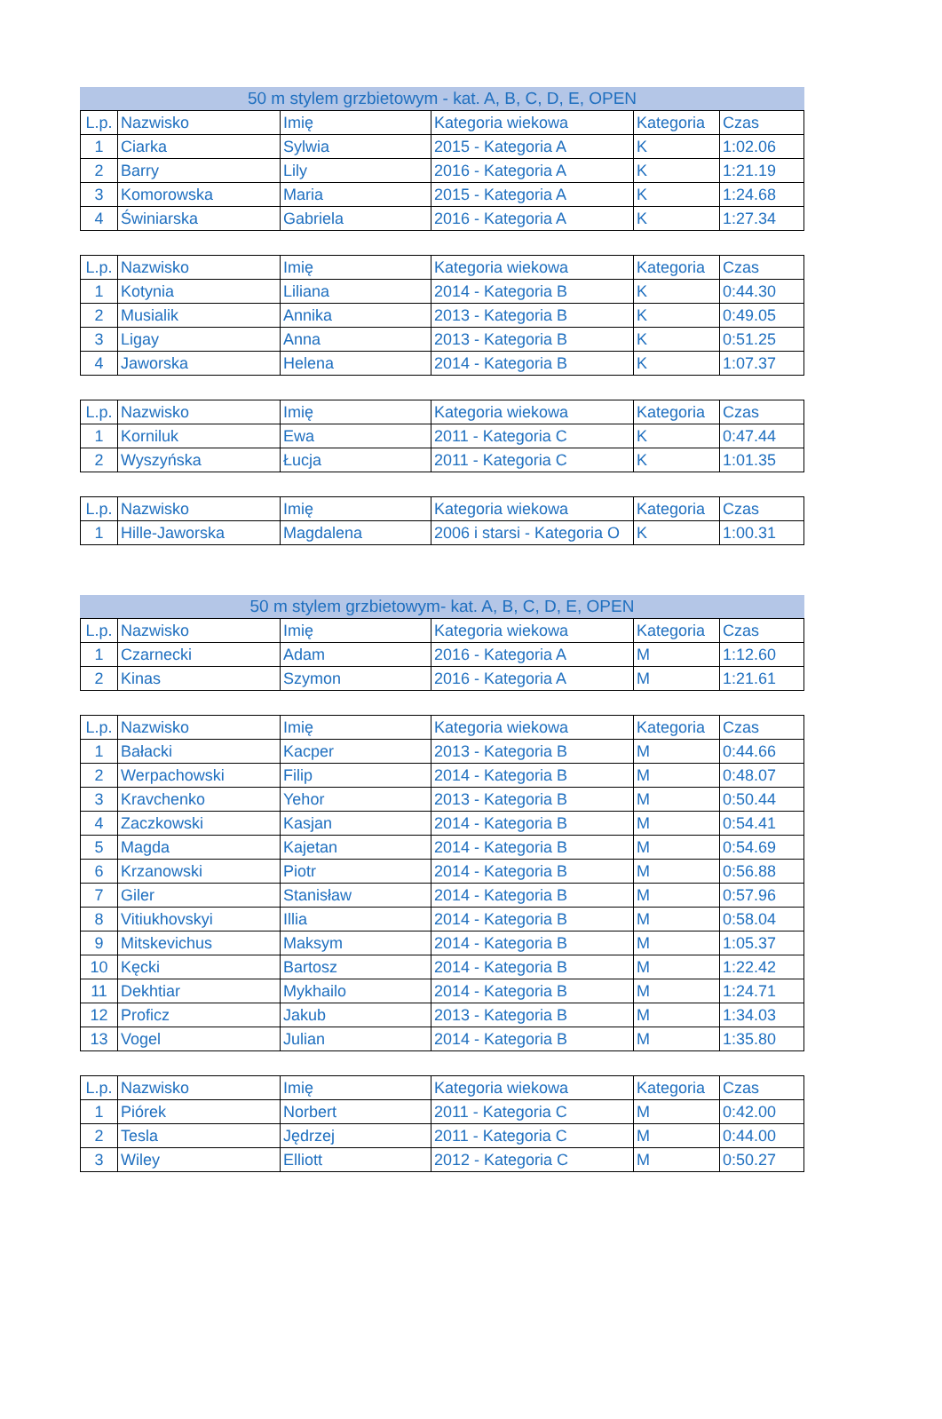50 m stylem grzbietowym - kat. A, B, C, D, E, OPEN
| L.p. | Nazwisko | Imię | Kategoria wiekowa | Kategoria | Czas |
| --- | --- | --- | --- | --- | --- |
| 1 | Ciarka | Sylwia | 2015 - Kategoria A | K | 1:02.06 |
| 2 | Barry | Lily | 2016 - Kategoria A | K | 1:21.19 |
| 3 | Komorowska | Maria | 2015 - Kategoria A | K | 1:24.68 |
| 4 | Świniarska | Gabriela | 2016 - Kategoria A | K | 1:27.34 |
| L.p. | Nazwisko | Imię | Kategoria wiekowa | Kategoria | Czas |
| --- | --- | --- | --- | --- | --- |
| 1 | Kotynia | Liliana | 2014 - Kategoria B | K | 0:44.30 |
| 2 | Musialik | Annika | 2013 - Kategoria B | K | 0:49.05 |
| 3 | Ligay | Anna | 2013 - Kategoria B | K | 0:51.25 |
| 4 | Jaworska | Helena | 2014 - Kategoria B | K | 1:07.37 |
| L.p. | Nazwisko | Imię | Kategoria wiekowa | Kategoria | Czas |
| --- | --- | --- | --- | --- | --- |
| 1 | Korniluk | Ewa | 2011 - Kategoria C | K | 0:47.44 |
| 2 | Wyszyńska | Łucja | 2011 - Kategoria C | K | 1:01.35 |
| L.p. | Nazwisko | Imię | Kategoria wiekowa | Kategoria | Czas |
| --- | --- | --- | --- | --- | --- |
| 1 | Hille-Jaworska | Magdalena | 2006 i starsi - Kategoria O | K | 1:00.31 |
50 m stylem grzbietowym- kat. A, B, C, D, E, OPEN
| L.p. | Nazwisko | Imię | Kategoria wiekowa | Kategoria | Czas |
| --- | --- | --- | --- | --- | --- |
| 1 | Czarnecki | Adam | 2016 - Kategoria A | M | 1:12.60 |
| 2 | Kinas | Szymon | 2016 - Kategoria A | M | 1:21.61 |
| L.p. | Nazwisko | Imię | Kategoria wiekowa | Kategoria | Czas |
| --- | --- | --- | --- | --- | --- |
| 1 | Bałacki | Kacper | 2013 - Kategoria B | M | 0:44.66 |
| 2 | Werpachowski | Filip | 2014 - Kategoria B | M | 0:48.07 |
| 3 | Kravchenko | Yehor | 2013 - Kategoria B | M | 0:50.44 |
| 4 | Zaczkowski | Kasjan | 2014 - Kategoria B | M | 0:54.41 |
| 5 | Magda | Kajetan | 2014 - Kategoria B | M | 0:54.69 |
| 6 | Krzanowski | Piotr | 2014 - Kategoria B | M | 0:56.88 |
| 7 | Giler | Stanisław | 2014 - Kategoria B | M | 0:57.96 |
| 8 | Vitiukhovskyi | Illia | 2014 - Kategoria B | M | 0:58.04 |
| 9 | Mitskevichus | Maksym | 2014 - Kategoria B | M | 1:05.37 |
| 10 | Kęcki | Bartosz | 2014 - Kategoria B | M | 1:22.42 |
| 11 | Dekhtiar | Mykhailo | 2014 - Kategoria B | M | 1:24.71 |
| 12 | Proficz | Jakub | 2013 - Kategoria B | M | 1:34.03 |
| 13 | Vogel | Julian | 2014 - Kategoria B | M | 1:35.80 |
| L.p. | Nazwisko | Imię | Kategoria wiekowa | Kategoria | Czas |
| --- | --- | --- | --- | --- | --- |
| 1 | Piórek | Norbert | 2011 - Kategoria C | M | 0:42.00 |
| 2 | Tesla | Jędrzej | 2011 - Kategoria C | M | 0:44.00 |
| 3 | Wiley | Elliott | 2012 - Kategoria C | M | 0:50.27 |